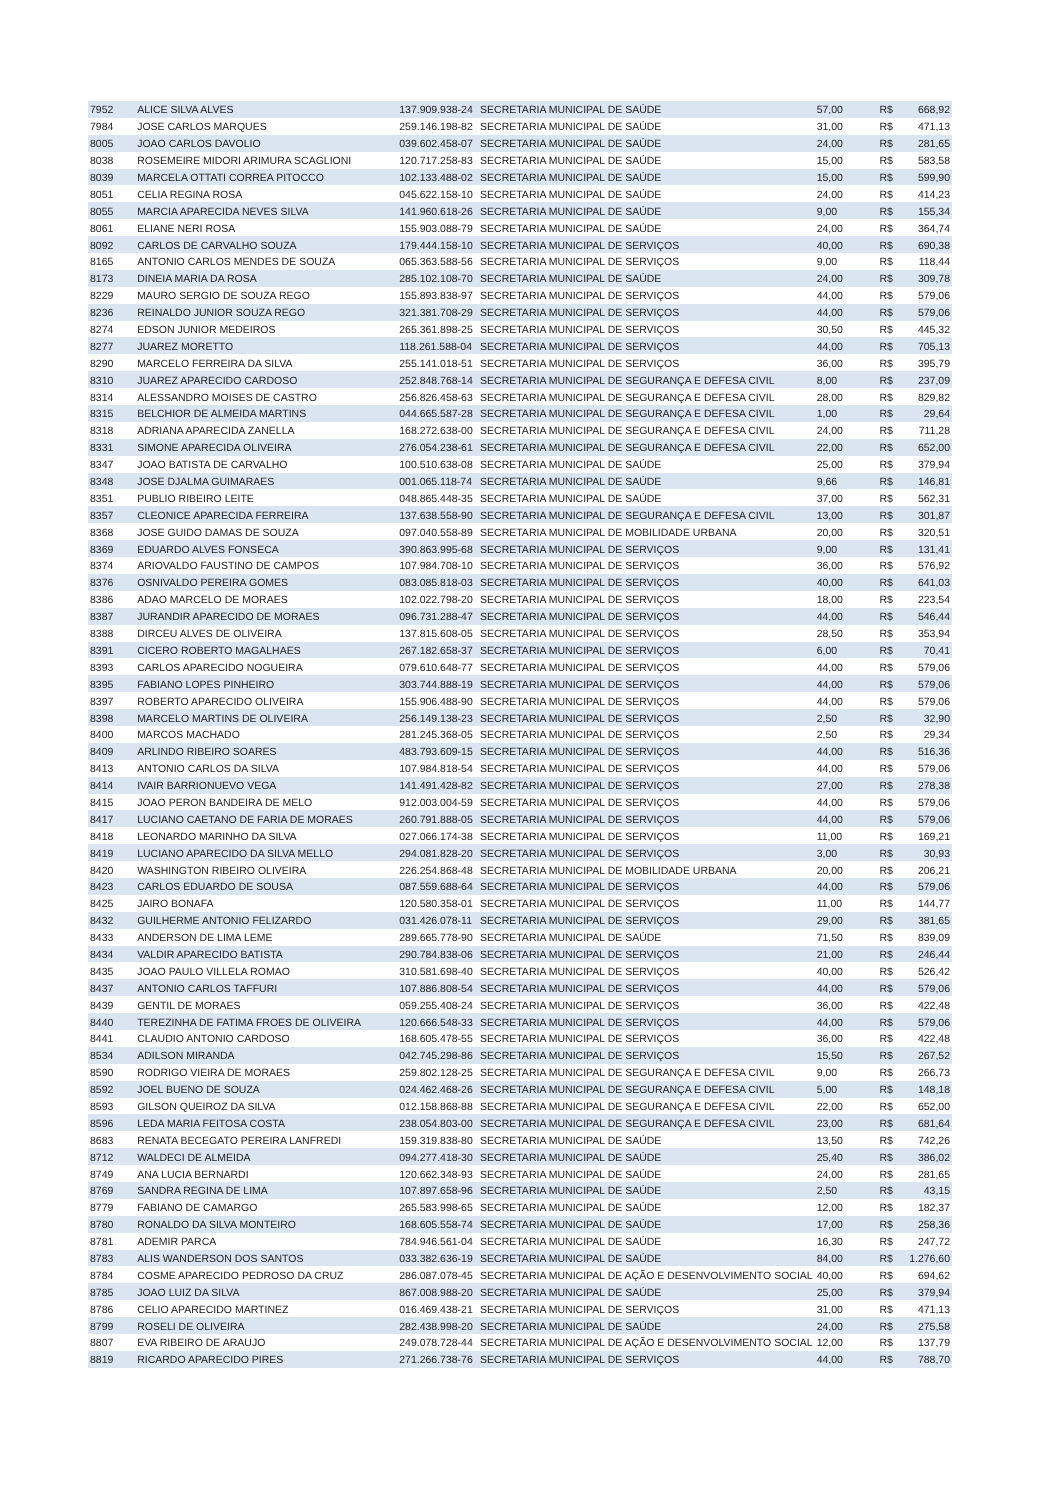| 7952 | ALICE SILVA ALVES | 137.909.938-24 | SECRETARIA MUNICIPAL DE SAÚDE | 57,00 | R$ | 668,92 |
| 7984 | JOSE CARLOS MARQUES | 259.146.198-82 | SECRETARIA MUNICIPAL DE SAÚDE | 31,00 | R$ | 471,13 |
| 8005 | JOAO CARLOS DAVOLIO | 039.602.458-07 | SECRETARIA MUNICIPAL DE SAÚDE | 24,00 | R$ | 281,65 |
| 8038 | ROSEMEIRE MIDORI ARIMURA SCAGLIONI | 120.717.258-83 | SECRETARIA MUNICIPAL DE SAÚDE | 15,00 | R$ | 583,58 |
| 8039 | MARCELA OTTATI CORREA PITOCCO | 102.133.488-02 | SECRETARIA MUNICIPAL DE SAÚDE | 15,00 | R$ | 599,90 |
| 8051 | CELIA REGINA ROSA | 045.622.158-10 | SECRETARIA MUNICIPAL DE SAÚDE | 24,00 | R$ | 414,23 |
| 8055 | MARCIA APARECIDA NEVES SILVA | 141.960.618-26 | SECRETARIA MUNICIPAL DE SAÚDE | 9,00 | R$ | 155,34 |
| 8061 | ELIANE NERI ROSA | 155.903.088-79 | SECRETARIA MUNICIPAL DE SAÚDE | 24,00 | R$ | 364,74 |
| 8092 | CARLOS DE CARVALHO SOUZA | 179.444.158-10 | SECRETARIA MUNICIPAL DE SERVIÇOS | 40,00 | R$ | 690,38 |
| 8165 | ANTONIO CARLOS MENDES DE SOUZA | 065.363.588-56 | SECRETARIA MUNICIPAL DE SERVIÇOS | 9,00 | R$ | 118,44 |
| 8173 | DINEIA MARIA DA ROSA | 285.102.108-70 | SECRETARIA MUNICIPAL DE SAÚDE | 24,00 | R$ | 309,78 |
| 8229 | MAURO SERGIO DE SOUZA REGO | 155.893.838-97 | SECRETARIA MUNICIPAL DE SERVIÇOS | 44,00 | R$ | 579,06 |
| 8236 | REINALDO JUNIOR SOUZA REGO | 321.381.708-29 | SECRETARIA MUNICIPAL DE SERVIÇOS | 44,00 | R$ | 579,06 |
| 8274 | EDSON JUNIOR MEDEIROS | 265.361.898-25 | SECRETARIA MUNICIPAL DE SERVIÇOS | 30,50 | R$ | 445,32 |
| 8277 | JUAREZ MORETTO | 118.261.588-04 | SECRETARIA MUNICIPAL DE SERVIÇOS | 44,00 | R$ | 705,13 |
| 8290 | MARCELO FERREIRA DA SILVA | 255.141.018-51 | SECRETARIA MUNICIPAL DE SERVIÇOS | 36,00 | R$ | 395,79 |
| 8310 | JUAREZ APARECIDO CARDOSO | 252.848.768-14 | SECRETARIA MUNICIPAL DE SEGURANÇA E DEFESA CIVIL | 8,00 | R$ | 237,09 |
| 8314 | ALESSANDRO MOISES DE CASTRO | 256.826.458-63 | SECRETARIA MUNICIPAL DE SEGURANÇA E DEFESA CIVIL | 28,00 | R$ | 829,82 |
| 8315 | BELCHIOR DE ALMEIDA MARTINS | 044.665.587-28 | SECRETARIA MUNICIPAL DE SEGURANÇA E DEFESA CIVIL | 1,00 | R$ | 29,64 |
| 8318 | ADRIANA APARECIDA ZANELLA | 168.272.638-00 | SECRETARIA MUNICIPAL DE SEGURANÇA E DEFESA CIVIL | 24,00 | R$ | 711,28 |
| 8331 | SIMONE APARECIDA OLIVEIRA | 276.054.238-61 | SECRETARIA MUNICIPAL DE SEGURANÇA E DEFESA CIVIL | 22,00 | R$ | 652,00 |
| 8347 | JOAO BATISTA DE CARVALHO | 100.510.638-08 | SECRETARIA MUNICIPAL DE SAÚDE | 25,00 | R$ | 379,94 |
| 8348 | JOSE DJALMA GUIMARAES | 001.065.118-74 | SECRETARIA MUNICIPAL DE SAÚDE | 9,66 | R$ | 146,81 |
| 8351 | PUBLIO RIBEIRO LEITE | 048.865.448-35 | SECRETARIA MUNICIPAL DE SAÚDE | 37,00 | R$ | 562,31 |
| 8357 | CLEONICE APARECIDA FERREIRA | 137.638.558-90 | SECRETARIA MUNICIPAL DE SEGURANÇA E DEFESA CIVIL | 13,00 | R$ | 301,87 |
| 8368 | JOSE GUIDO DAMAS DE SOUZA | 097.040.558-89 | SECRETARIA MUNICIPAL DE MOBILIDADE URBANA | 20,00 | R$ | 320,51 |
| 8369 | EDUARDO ALVES FONSECA | 390.863.995-68 | SECRETARIA MUNICIPAL DE SERVIÇOS | 9,00 | R$ | 131,41 |
| 8374 | ARIOVALDO FAUSTINO DE CAMPOS | 107.984.708-10 | SECRETARIA MUNICIPAL DE SERVIÇOS | 36,00 | R$ | 576,92 |
| 8376 | OSNIVALDO PEREIRA GOMES | 083.085.818-03 | SECRETARIA MUNICIPAL DE SERVIÇOS | 40,00 | R$ | 641,03 |
| 8386 | ADAO MARCELO DE MORAES | 102.022.798-20 | SECRETARIA MUNICIPAL DE SERVIÇOS | 18,00 | R$ | 223,54 |
| 8387 | JURANDIR APARECIDO DE MORAES | 096.731.288-47 | SECRETARIA MUNICIPAL DE SERVIÇOS | 44,00 | R$ | 546,44 |
| 8388 | DIRCEU ALVES DE OLIVEIRA | 137.815.608-05 | SECRETARIA MUNICIPAL DE SERVIÇOS | 28,50 | R$ | 353,94 |
| 8391 | CICERO ROBERTO MAGALHAES | 267.182.658-37 | SECRETARIA MUNICIPAL DE SERVIÇOS | 6,00 | R$ | 70,41 |
| 8393 | CARLOS APARECIDO NOGUEIRA | 079.610.648-77 | SECRETARIA MUNICIPAL DE SERVIÇOS | 44,00 | R$ | 579,06 |
| 8395 | FABIANO LOPES PINHEIRO | 303.744.888-19 | SECRETARIA MUNICIPAL DE SERVIÇOS | 44,00 | R$ | 579,06 |
| 8397 | ROBERTO APARECIDO OLIVEIRA | 155.906.488-90 | SECRETARIA MUNICIPAL DE SERVIÇOS | 44,00 | R$ | 579,06 |
| 8398 | MARCELO MARTINS DE OLIVEIRA | 256.149.138-23 | SECRETARIA MUNICIPAL DE SERVIÇOS | 2,50 | R$ | 32,90 |
| 8400 | MARCOS MACHADO | 281.245.368-05 | SECRETARIA MUNICIPAL DE SERVIÇOS | 2,50 | R$ | 29,34 |
| 8409 | ARLINDO RIBEIRO SOARES | 483.793.609-15 | SECRETARIA MUNICIPAL DE SERVIÇOS | 44,00 | R$ | 516,36 |
| 8413 | ANTONIO CARLOS DA SILVA | 107.984.818-54 | SECRETARIA MUNICIPAL DE SERVIÇOS | 44,00 | R$ | 579,06 |
| 8414 | IVAIR BARRIONUEVO VEGA | 141.491.428-82 | SECRETARIA MUNICIPAL DE SERVIÇOS | 27,00 | R$ | 278,38 |
| 8415 | JOAO PERON BANDEIRA DE MELO | 912.003.004-59 | SECRETARIA MUNICIPAL DE SERVIÇOS | 44,00 | R$ | 579,06 |
| 8417 | LUCIANO CAETANO DE FARIA DE MORAES | 260.791.888-05 | SECRETARIA MUNICIPAL DE SERVIÇOS | 44,00 | R$ | 579,06 |
| 8418 | LEONARDO MARINHO DA SILVA | 027.066.174-38 | SECRETARIA MUNICIPAL DE SERVIÇOS | 11,00 | R$ | 169,21 |
| 8419 | LUCIANO APARECIDO DA SILVA MELLO | 294.081.828-20 | SECRETARIA MUNICIPAL DE SERVIÇOS | 3,00 | R$ | 30,93 |
| 8420 | WASHINGTON RIBEIRO OLIVEIRA | 226.254.868-48 | SECRETARIA MUNICIPAL DE MOBILIDADE URBANA | 20,00 | R$ | 206,21 |
| 8423 | CARLOS EDUARDO DE SOUSA | 087.559.688-64 | SECRETARIA MUNICIPAL DE SERVIÇOS | 44,00 | R$ | 579,06 |
| 8425 | JAIRO BONAFA | 120.580.358-01 | SECRETARIA MUNICIPAL DE SERVIÇOS | 11,00 | R$ | 144,77 |
| 8432 | GUILHERME ANTONIO FELIZARDO | 031.426.078-11 | SECRETARIA MUNICIPAL DE SERVIÇOS | 29,00 | R$ | 381,65 |
| 8433 | ANDERSON DE LIMA LEME | 289.665.778-90 | SECRETARIA MUNICIPAL DE SAÚDE | 71,50 | R$ | 839,09 |
| 8434 | VALDIR APARECIDO BATISTA | 290.784.838-06 | SECRETARIA MUNICIPAL DE SERVIÇOS | 21,00 | R$ | 246,44 |
| 8435 | JOAO PAULO VILLELA ROMAO | 310.581.698-40 | SECRETARIA MUNICIPAL DE SERVIÇOS | 40,00 | R$ | 526,42 |
| 8437 | ANTONIO CARLOS TAFFURI | 107.886.808-54 | SECRETARIA MUNICIPAL DE SERVIÇOS | 44,00 | R$ | 579,06 |
| 8439 | GENTIL DE MORAES | 059.255.408-24 | SECRETARIA MUNICIPAL DE SERVIÇOS | 36,00 | R$ | 422,48 |
| 8440 | TEREZINHA DE FATIMA FROES DE OLIVEIRA | 120.666.548-33 | SECRETARIA MUNICIPAL DE SERVIÇOS | 44,00 | R$ | 579,06 |
| 8441 | CLAUDIO ANTONIO CARDOSO | 168.605.478-55 | SECRETARIA MUNICIPAL DE SERVIÇOS | 36,00 | R$ | 422,48 |
| 8534 | ADILSON MIRANDA | 042.745.298-86 | SECRETARIA MUNICIPAL DE SERVIÇOS | 15,50 | R$ | 267,52 |
| 8590 | RODRIGO VIEIRA DE MORAES | 259.802.128-25 | SECRETARIA MUNICIPAL DE SEGURANÇA E DEFESA CIVIL | 9,00 | R$ | 266,73 |
| 8592 | JOEL BUENO DE SOUZA | 024.462.468-26 | SECRETARIA MUNICIPAL DE SEGURANÇA E DEFESA CIVIL | 5,00 | R$ | 148,18 |
| 8593 | GILSON QUEIROZ DA SILVA | 012.158.868-88 | SECRETARIA MUNICIPAL DE SEGURANÇA E DEFESA CIVIL | 22,00 | R$ | 652,00 |
| 8596 | LEDA MARIA FEITOSA COSTA | 238.054.803-00 | SECRETARIA MUNICIPAL DE SEGURANÇA E DEFESA CIVIL | 23,00 | R$ | 681,64 |
| 8683 | RENATA BECEGATO PEREIRA LANFREDI | 159.319.838-80 | SECRETARIA MUNICIPAL DE SAÚDE | 13,50 | R$ | 742,26 |
| 8712 | WALDECI DE ALMEIDA | 094.277.418-30 | SECRETARIA MUNICIPAL DE SAÚDE | 25,40 | R$ | 386,02 |
| 8749 | ANA LUCIA BERNARDI | 120.662.348-93 | SECRETARIA MUNICIPAL DE SAÚDE | 24,00 | R$ | 281,65 |
| 8769 | SANDRA REGINA DE LIMA | 107.897.658-96 | SECRETARIA MUNICIPAL DE SAÚDE | 2,50 | R$ | 43,15 |
| 8779 | FABIANO DE CAMARGO | 265.583.998-65 | SECRETARIA MUNICIPAL DE SAÚDE | 12,00 | R$ | 182,37 |
| 8780 | RONALDO DA SILVA MONTEIRO | 168.605.558-74 | SECRETARIA MUNICIPAL DE SAÚDE | 17,00 | R$ | 258,36 |
| 8781 | ADEMIR PARCA | 784.946.561-04 | SECRETARIA MUNICIPAL DE SAÚDE | 16,30 | R$ | 247,72 |
| 8783 | ALIS WANDERSON DOS SANTOS | 033.382.636-19 | SECRETARIA MUNICIPAL DE SAÚDE | 84,00 | R$ | 1.276,60 |
| 8784 | COSME APARECIDO PEDROSO DA CRUZ | 286.087.078-45 | SECRETARIA MUNICIPAL DE AÇÃO E DESENVOLVIMENTO SOCIAL | 40,00 | R$ | 694,62 |
| 8785 | JOAO LUIZ DA SILVA | 867.008.988-20 | SECRETARIA MUNICIPAL DE SAÚDE | 25,00 | R$ | 379,94 |
| 8786 | CELIO APARECIDO MARTINEZ | 016.469.438-21 | SECRETARIA MUNICIPAL DE SERVIÇOS | 31,00 | R$ | 471,13 |
| 8799 | ROSELI DE OLIVEIRA | 282.438.998-20 | SECRETARIA MUNICIPAL DE SAÚDE | 24,00 | R$ | 275,58 |
| 8807 | EVA RIBEIRO DE ARAUJO | 249.078.728-44 | SECRETARIA MUNICIPAL DE AÇÃO E DESENVOLVIMENTO SOCIAL | 12,00 | R$ | 137,79 |
| 8819 | RICARDO APARECIDO PIRES | 271.266.738-76 | SECRETARIA MUNICIPAL DE SERVIÇOS | 44,00 | R$ | 788,70 |